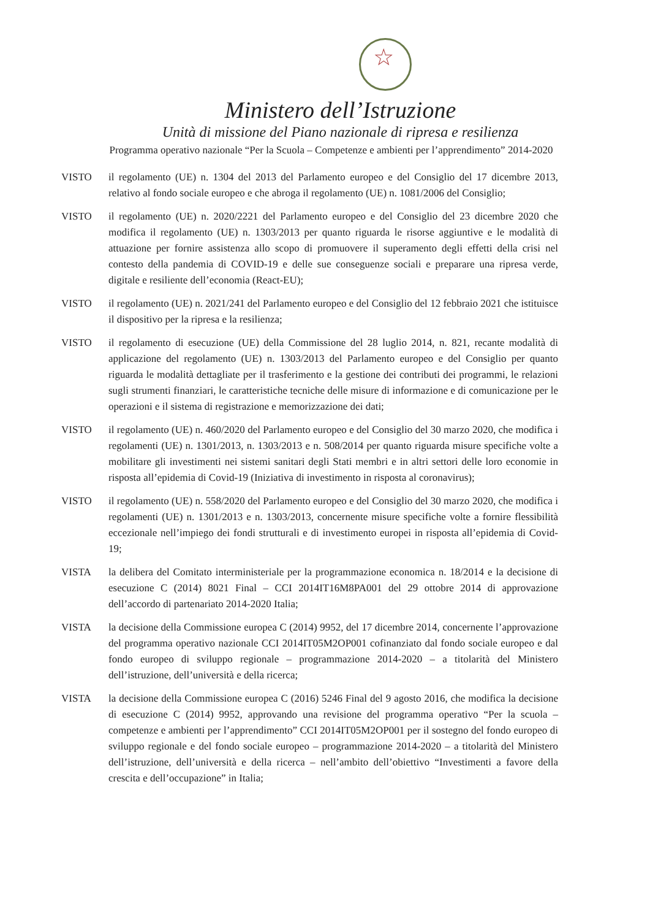★
Ministero dell’Istruzione
Unità di missione del Piano nazionale di ripresa e resilienza
Programma operativo nazionale “Per la Scuola – Competenze e ambienti per l’apprendimento” 2014-2020
VISTO il regolamento (UE) n. 1304 del 2013 del Parlamento europeo e del Consiglio del 17 dicembre 2013, relativo al fondo sociale europeo e che abroga il regolamento (UE) n. 1081/2006 del Consiglio;
VISTO il regolamento (UE) n. 2020/2221 del Parlamento europeo e del Consiglio del 23 dicembre 2020 che modifica il regolamento (UE) n. 1303/2013 per quanto riguarda le risorse aggiuntive e le modalità di attuazione per fornire assistenza allo scopo di promuovere il superamento degli effetti della crisi nel contesto della pandemia di COVID-19 e delle sue conseguenze sociali e preparare una ripresa verde, digitale e resiliente dell’economia (React-EU);
VISTO il regolamento (UE) n. 2021/241 del Parlamento europeo e del Consiglio del 12 febbraio 2021 che istituisce il dispositivo per la ripresa e la resilienza;
VISTO il regolamento di esecuzione (UE) della Commissione del 28 luglio 2014, n. 821, recante modalità di applicazione del regolamento (UE) n. 1303/2013 del Parlamento europeo e del Consiglio per quanto riguarda le modalità dettagliate per il trasferimento e la gestione dei contributi dei programmi, le relazioni sugli strumenti finanziari, le caratteristiche tecniche delle misure di informazione e di comunicazione per le operazioni e il sistema di registrazione e memorizzazione dei dati;
VISTO il regolamento (UE) n. 460/2020 del Parlamento europeo e del Consiglio del 30 marzo 2020, che modifica i regolamenti (UE) n. 1301/2013, n. 1303/2013 e n. 508/2014 per quanto riguarda misure specifiche volte a mobilitare gli investimenti nei sistemi sanitari degli Stati membri e in altri settori delle loro economie in risposta all’epidemia di Covid-19 (Iniziativa di investimento in risposta al coronavirus);
VISTO il regolamento (UE) n. 558/2020 del Parlamento europeo e del Consiglio del 30 marzo 2020, che modifica i regolamenti (UE) n. 1301/2013 e n. 1303/2013, concernente misure specifiche volte a fornire flessibilità eccezionale nell’impiego dei fondi strutturali e di investimento europei in risposta all’epidemia di Covid-19;
VISTA la delibera del Comitato interministeriale per la programmazione economica n. 18/2014 e la decisione di esecuzione C (2014) 8021 Final – CCI 2014IT16M8PA001 del 29 ottobre 2014 di approvazione dell’accordo di partenariato 2014-2020 Italia;
VISTA la decisione della Commissione europea C (2014) 9952, del 17 dicembre 2014, concernente l’approvazione del programma operativo nazionale CCI 2014IT05M2OP001 cofinanziato dal fondo sociale europeo e dal fondo europeo di sviluppo regionale – programmazione 2014-2020 – a titolarità del Ministero dell’istruzione, dell’università e della ricerca;
VISTA la decisione della Commissione europea C (2016) 5246 Final del 9 agosto 2016, che modifica la decisione di esecuzione C (2014) 9952, approvando una revisione del programma operativo “Per la scuola – competenze e ambienti per l’apprendimento” CCI 2014IT05M2OP001 per il sostegno del fondo europeo di sviluppo regionale e del fondo sociale europeo – programmazione 2014-2020 – a titolarità del Ministero dell’istruzione, dell’università e della ricerca – nell’ambito dell’obiettivo “Investimenti a favore della crescita e dell’occupazione” in Italia;